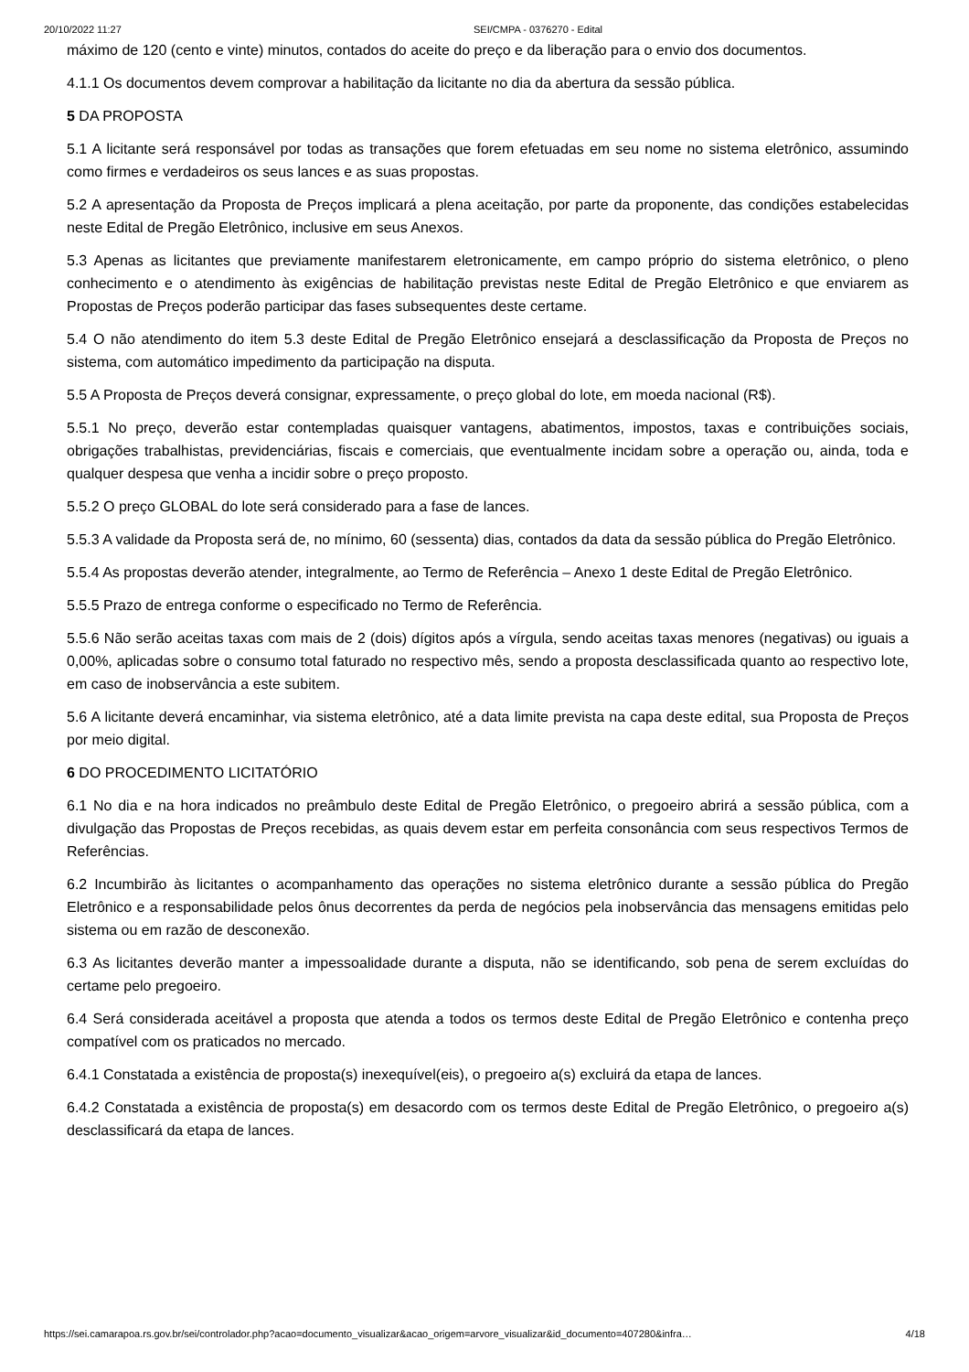20/10/2022 11:27 SEI/CMPA - 0376270 - Edital
máximo de 120 (cento e vinte) minutos, contados do aceite do preço e da liberação para o envio dos documentos.
4.1.1 Os documentos devem comprovar a habilitação da licitante no dia da abertura da sessão pública.
5 DA PROPOSTA
5.1 A licitante será responsável por todas as transações que forem efetuadas em seu nome no sistema eletrônico, assumindo como firmes e verdadeiros os seus lances e as suas propostas.
5.2 A apresentação da Proposta de Preços implicará a plena aceitação, por parte da proponente, das condições estabelecidas neste Edital de Pregão Eletrônico, inclusive em seus Anexos.
5.3 Apenas as licitantes que previamente manifestarem eletronicamente, em campo próprio do sistema eletrônico, o pleno conhecimento e o atendimento às exigências de habilitação previstas neste Edital de Pregão Eletrônico e que enviarem as Propostas de Preços poderão participar das fases subsequentes deste certame.
5.4 O não atendimento do item 5.3 deste Edital de Pregão Eletrônico ensejará a desclassificação da Proposta de Preços no sistema, com automático impedimento da participação na disputa.
5.5 A Proposta de Preços deverá consignar, expressamente, o preço global do lote, em moeda nacional (R$).
5.5.1 No preço, deverão estar contempladas quaisquer vantagens, abatimentos, impostos, taxas e contribuições sociais, obrigações trabalhistas, previdenciárias, fiscais e comerciais, que eventualmente incidam sobre a operação ou, ainda, toda e qualquer despesa que venha a incidir sobre o preço proposto.
5.5.2 O preço GLOBAL do lote será considerado para a fase de lances.
5.5.3 A validade da Proposta será de, no mínimo, 60 (sessenta) dias, contados da data da sessão pública do Pregão Eletrônico.
5.5.4 As propostas deverão atender, integralmente, ao Termo de Referência – Anexo 1 deste Edital de Pregão Eletrônico.
5.5.5 Prazo de entrega conforme o especificado no Termo de Referência.
5.5.6 Não serão aceitas taxas com mais de 2 (dois) dígitos após a vírgula, sendo aceitas taxas menores (negativas) ou iguais a 0,00%, aplicadas sobre o consumo total faturado no respectivo mês, sendo a proposta desclassificada quanto ao respectivo lote, em caso de inobservância a este subitem.
5.6 A licitante deverá encaminhar, via sistema eletrônico, até a data limite prevista na capa deste edital, sua Proposta de Preços por meio digital.
6 DO PROCEDIMENTO LICITATÓRIO
6.1 No dia e na hora indicados no preâmbulo deste Edital de Pregão Eletrônico, o pregoeiro abrirá a sessão pública, com a divulgação das Propostas de Preços recebidas, as quais devem estar em perfeita consonância com seus respectivos Termos de Referências.
6.2 Incumbirão às licitantes o acompanhamento das operações no sistema eletrônico durante a sessão pública do Pregão Eletrônico e a responsabilidade pelos ônus decorrentes da perda de negócios pela inobservância das mensagens emitidas pelo sistema ou em razão de desconexão.
6.3 As licitantes deverão manter a impessoalidade durante a disputa, não se identificando, sob pena de serem excluídas do certame pelo pregoeiro.
6.4 Será considerada aceitável a proposta que atenda a todos os termos deste Edital de Pregão Eletrônico e contenha preço compatível com os praticados no mercado.
6.4.1 Constatada a existência de proposta(s) inexequível(eis), o pregoeiro a(s) excluirá da etapa de lances.
6.4.2 Constatada a existência de proposta(s) em desacordo com os termos deste Edital de Pregão Eletrônico, o pregoeiro a(s) desclassificará da etapa de lances.
https://sei.camarapoa.rs.gov.br/sei/controlador.php?acao=documento_visualizar&acao_origem=arvore_visualizar&id_documento=407280&infra… 4/18